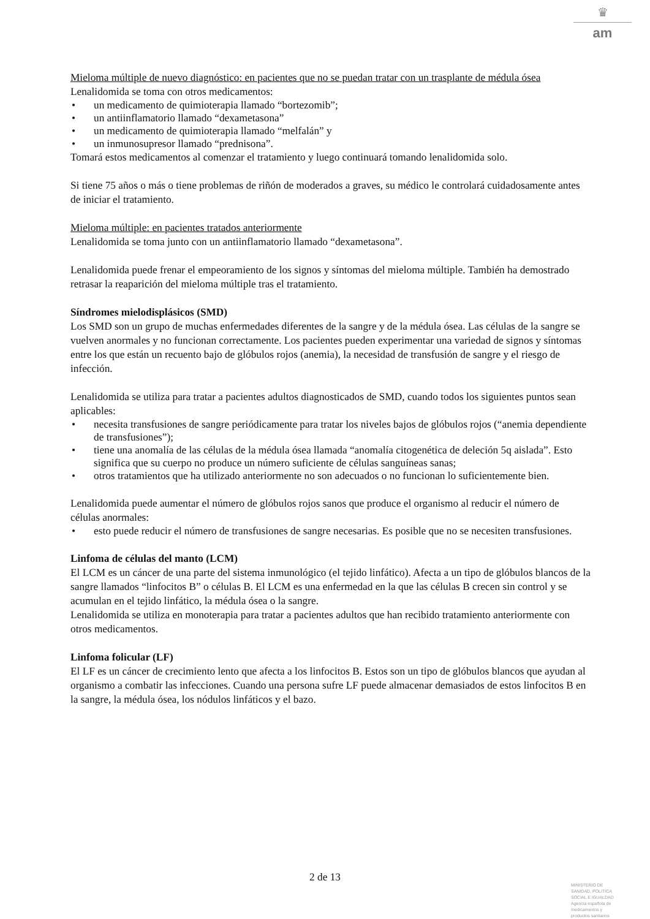♛
am
Mieloma múltiple de nuevo diagnóstico: en pacientes que no se puedan tratar con un trasplante de médula ósea
Lenalidomida se toma con otros medicamentos:
• un medicamento de quimioterapia llamado “bortezomib”;
• un antiinflamatorio llamado “dexametasona”
• un medicamento de quimioterapia llamado “melfalán” y
• un inmunosupresor llamado “prednisona”.
Tomará estos medicamentos al comenzar el tratamiento y luego continuará tomando lenalidomida solo.
Si tiene 75 años o más o tiene problemas de riñón de moderados a graves, su médico le controlará cuidadosamente antes de iniciar el tratamiento.
Mieloma múltiple: en pacientes tratados anteriormente
Lenalidomida se toma junto con un antiinflamatorio llamado “dexametasona”.
Lenalidomida puede frenar el empeoramiento de los signos y síntomas del mieloma múltiple. También ha demostrado retrasar la reaparición del mieloma múltiple tras el tratamiento.
Síndromes mielodisplásicos (SMD)
Los SMD son un grupo de muchas enfermedades diferentes de la sangre y de la médula ósea. Las células de la sangre se vuelven anormales y no funcionan correctamente. Los pacientes pueden experimentar una variedad de signos y síntomas entre los que están un recuento bajo de glóbulos rojos (anemia), la necesidad de transfusión de sangre y el riesgo de infección.
Lenalidomida se utiliza para tratar a pacientes adultos diagnosticados de SMD, cuando todos los siguientes puntos sean aplicables:
• necesita transfusiones de sangre periódicamente para tratar los niveles bajos de glóbulos rojos (“anemia dependiente de transfusiones”);
• tiene una anomalía de las células de la médula ósea llamada “anomalía citogenética de deleción 5q aislada”. Esto significa que su cuerpo no produce un número suficiente de células sanguíneas sanas;
• otros tratamientos que ha utilizado anteriormente no son adecuados o no funcionan lo suficientemente bien.
Lenalidomida puede aumentar el número de glóbulos rojos sanos que produce el organismo al reducir el número de células anormales:
• esto puede reducir el número de transfusiones de sangre necesarias. Es posible que no se necesiten transfusiones.
Linfoma de células del manto (LCM)
El LCM es un cáncer de una parte del sistema inmunológico (el tejido linfático). Afecta a un tipo de glóbulos blancos de la sangre llamados “linfocitos B” o células B. El LCM es una enfermedad en la que las células B crecen sin control y se acumulan en el tejido linfático, la médula ósea o la sangre.
Lenalidomida se utiliza en monoterapia para tratar a pacientes adultos que han recibido tratamiento anteriormente con otros medicamentos.
Linfoma folicular (LF)
El LF es un cáncer de crecimiento lento que afecta a los linfocitos B. Estos son un tipo de glóbulos blancos que ayudan al organismo a combatir las infecciones. Cuando una persona sufre LF puede almacenar demasiados de estos linfocitos B en la sangre, la médula ósea, los nódulos linfáticos y el bazo.
2 de 13
MINISTERIO DE
SANIDAD, POLITICA
SOCIAL E IGUALDAD
Agencia española de
medicamentos y
productos sanitarios